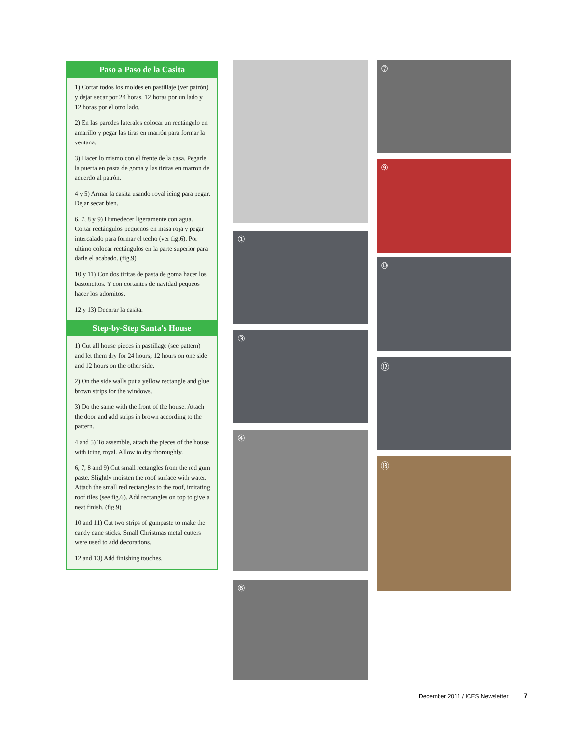Paso a Paso de la Casita
1) Cortar todos los moldes en pastillaje (ver patrón) y dejar secar por 24 horas. 12 horas por un lado y 12 horas por el otro lado.
2) En las paredes laterales colocar un rectángulo en amarillo y pegar las tiras en marrón para formar la ventana.
3) Hacer lo mismo con el frente de la casa. Pegarle la puerta en pasta de goma y las tiritas en marron de acuerdo al patrón.
4 y 5) Armar la casita usando royal icing para pegar. Dejar secar bien.
6, 7, 8 y 9) Humedecer ligeramente con agua. Cortar rectángulos pequeños en masa roja y pegar intercalado para formar el techo (ver fig.6). Por ultimo colocar rectángulos en la parte superior para darle el acabado. (fig.9)
10 y 11) Con dos tiritas de pasta de goma hacer los bastoncitos. Y con cortantes de navidad pequeos hacer los adornitos.
12 y 13) Decorar la casita.
Step-by-Step Santa's House
1) Cut all house pieces in pastillage (see pattern) and let them dry for 24 hours; 12 hours on one side and 12 hours on the other side.
2) On the side walls put a yellow rectangle and glue brown strips for the windows.
3) Do the same with the front of the house. Attach the door and add strips in brown according to the pattern.
4 and 5) To assemble, attach the pieces of the house with icing royal. Allow to dry thoroughly.
6, 7, 8 and 9) Cut small rectangles from the red gum paste. Slightly moisten the roof surface with water. Attach the small red rectangles to the roof, imitating roof tiles (see fig.6). Add rectangles on top to give a neat finish. (fig.9)
10 and 11) Cut two strips of gumpaste to make the candy cane sticks. Small Christmas metal cutters were used to add decorations.
12 and 13) Add finishing touches.
①
③
④
⑥
⑦
⑨
⑩
⑫
⑬
December 2011 / ICES Newsletter 7